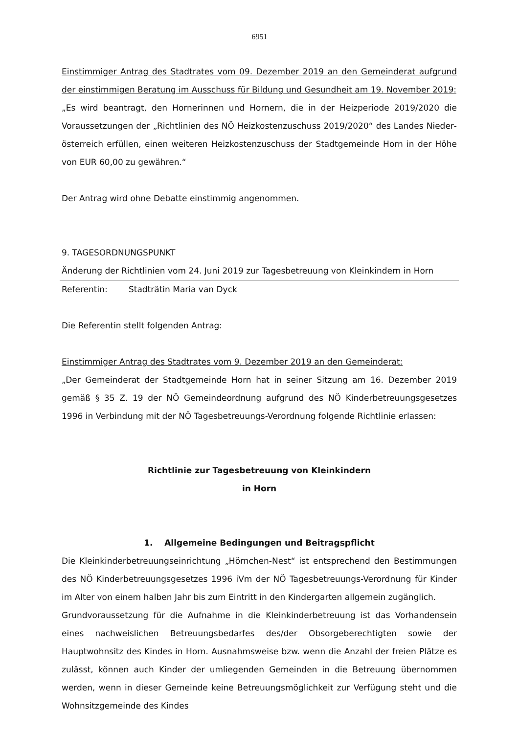6951
Einstimmiger Antrag des Stadtrates vom 09. Dezember 2019 an den Gemeinderat aufgrund der einstimmigen Beratung im Ausschuss für Bildung und Gesundheit am 19. November 2019:
„Es wird beantragt, den Hornerinnen und Hornern, die in der Heizperiode 2019/2020 die Voraussetzungen der „Richtlinien des NÖ Heizkostenzuschuss 2019/2020“ des Landes Nieder­österreich erfüllen, einen weiteren Heizkostenzuschuss der Stadtgemeinde Horn in der Höhe von EUR 60,00 zu gewähren.“
Der Antrag wird ohne Debatte einstimmig angenommen.
9. TAGESORDNUNGSPUNKT
Änderung der Richtlinien vom 24. Juni 2019 zur Tagesbetreuung von Kleinkindern in Horn
Referentin: Stadträtin Maria van Dyck
Die Referentin stellt folgenden Antrag:
Einstimmiger Antrag des Stadtrates vom 9. Dezember 2019 an den Gemeinderat:
„Der Gemeinderat der Stadtgemeinde Horn hat in seiner Sitzung am 16. Dezember 2019 gemäß § 35 Z. 19 der NÖ Gemeindeordnung aufgrund des NÖ Kinderbetreuungsgesetzes 1996 in Verbindung mit der NÖ Tagesbetreuungs-Verordnung folgende Richtlinie erlassen:
Richtlinie zur Tagesbetreuung von Kleinkindern
in Horn
1. Allgemeine Bedingungen und Beitragspflicht
Die Kleinkinderbetreuungseinrichtung „Hörnchen-Nest“ ist entsprechend den Bestimmungen des NÖ Kinderbetreuungsgesetzes 1996 iVm der NÖ Tagesbetreuungs-Verordnung für Kinder im Alter von einem halben Jahr bis zum Eintritt in den Kindergarten allgemein zugänglich.
Grundvoraussetzung für die Aufnahme in die Kleinkinderbetreuung ist das Vorhandensein eines nachweislichen Betreuungsbedarfes des/der Obsorgeberechtigten sowie der Hauptwohnsitz des Kindes in Horn. Ausnahmsweise bzw. wenn die Anzahl der freien Plätze es zulässt, können auch Kinder der umliegenden Gemeinden in die Betreuung übernommen werden, wenn in dieser Gemeinde keine Betreuungsmöglichkeit zur Verfügung steht und die Wohnsitzgemeinde des Kindes